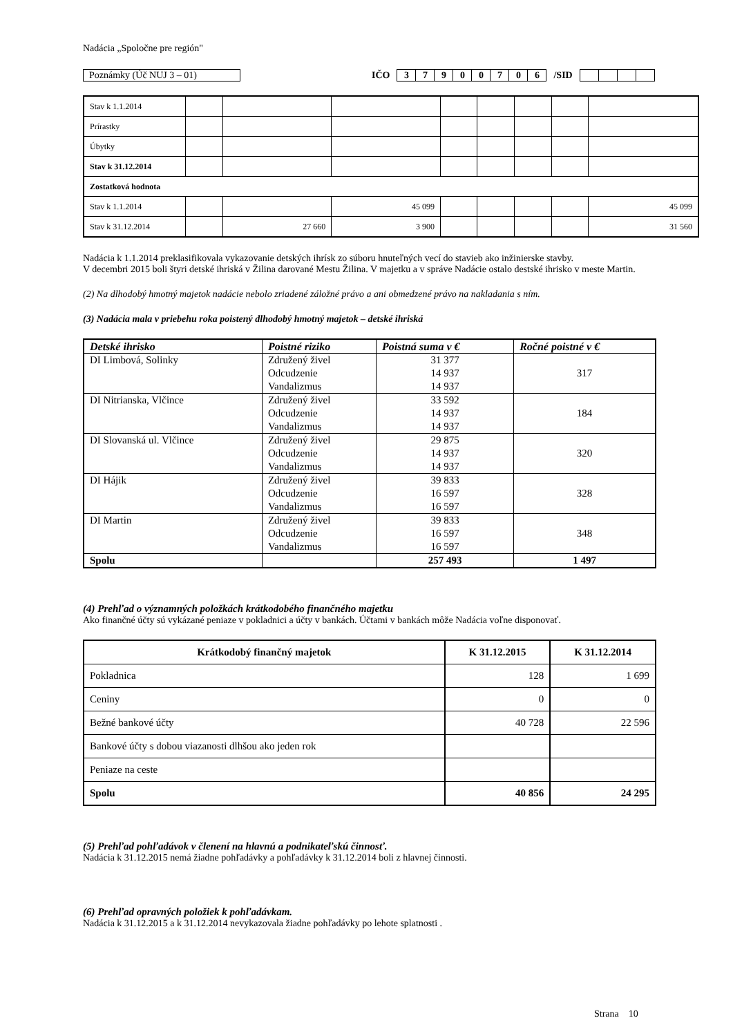Nadácia „Spoločne pre región"
Poznámky (Úč NUJ 3 – 01) IČO
| 3 | 7 | 9 | 0 | 0 | 7 | 0 | 6 |
/SID
| Stav k 1.1.2014 | | | | | | | | |
| Prírastky | | | | | | | | |
| Úbytky | | | | | | | | |
| Stav k 31.12.2014 | | | | | | | | |
| Zostatková hodnota | | | | | | | | |
| Stav k 1.1.2014 | | | 45 099 | | | | | 45 099 |
| Stav k 31.12.2014 | | 27 660 | 3 900 | | | | | 31 560 |
Nadácia k 1.1.2014 preklasifikovala vykazovanie detských ihrísk zo súboru hnuteľných vecí do stavieb ako inžinierske stavby.
V decembri 2015 boli štyri detské ihriská v Žilina darované Mestu Žilina. V majetku a v správe Nadácie ostalo destské ihrisko v meste Martin.
(2) Na dlhodobý hmotný majetok nadácie nebolo zriadené záložné právo a ani obmedzené právo na nakladania s ním.
(3) Nadácia mala v priebehu roka poistený dlhodobý hmotný majetok – detské ihriská
| Detské ihrisko | Poistné riziko | Poistná suma v € | Ročné poistné v € |
| --- | --- | --- | --- |
| DI Limbová, Solinky | Združený živel Odcudzenie Vandalizmus | 31 377 14 937 14 937 | 317 |
| DI Nitrianska, Vlčince | Združený živel Odcudzenie Vandalizmus | 33 592 14 937 14 937 | 184 |
| DI Slovanská ul. Vlčince | Združený živel Odcudzenie Vandalizmus | 29 875 14 937 14 937 | 320 |
| DI Hájik | Združený živel Odcudzenie Vandalizmus | 39 833 16 597 16 597 | 328 |
| DI Martin | Združený živel Odcudzenie Vandalizmus | 39 833 16 597 16 597 | 348 |
| Spolu | | 257 493 | 1 497 |
(4) Prehľad o významných položkách krátkodobého finančného majetku
Ako finančné účty sú vykázané peniaze v pokladnici a účty v bankách. Účtami v bankách môže Nadácia voľne disponovať.
| Krátkodobý finančný majetok | K 31.12.2015 | K 31.12.2014 |
| --- | --- | --- |
| Pokladnica | 128 | 1 699 |
| Ceniny | 0 | 0 |
| Bežné bankové účty | 40 728 | 22 596 |
| Bankové účty s dobou viazanosti dlhšou ako jeden rok | | |
| Peniaze na ceste | | |
| Spolu | 40 856 | 24 295 |
(5) Prehľad pohľadávok v členení na hlavnú a podnikateľskú činnosť.
Nadácia k 31.12.2015 nemá žiadne pohľadávky a pohľadávky k 31.12.2014 boli z hlavnej činnosti.
(6) Prehľad opravných položiek k pohľadávkam.
Nadácia k 31.12.2015 a k 31.12.2014 nevykazovala žiadne pohľadávky po lehote splatnosti .
Strana 10